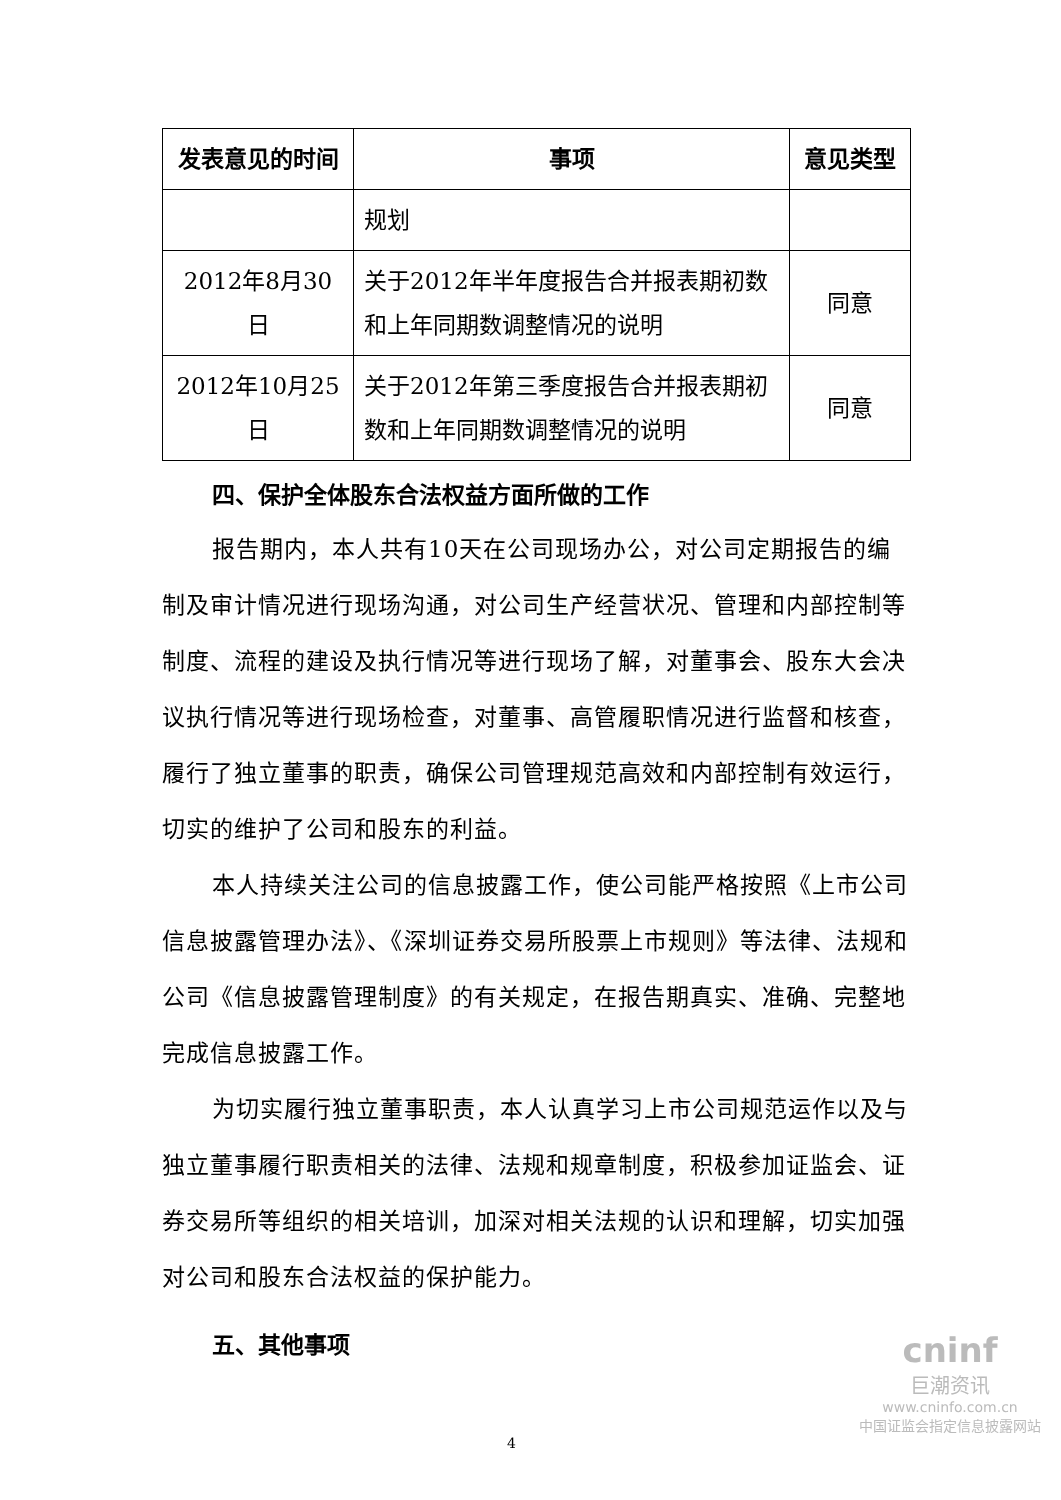| 发表意见的时间 | 事项 | 意见类型 |
| --- | --- | --- |
| | 规划 | |
| 2012年8月30日 | 关于2012年半年度报告合并报表期初数和上年同期数调整情况的说明 | 同意 |
| 2012年10月25日 | 关于2012年第三季度报告合并报表期初数和上年同期数调整情况的说明 | 同意 |
四、保护全体股东合法权益方面所做的工作
报告期内，本人共有10天在公司现场办公，对公司定期报告的编制及审计情况进行现场沟通，对公司生产经营状况、管理和内部控制等制度、流程的建设及执行情况等进行现场了解，对董事会、股东大会决议执行情况等进行现场检查，对董事、高管履职情况进行监督和核查，履行了独立董事的职责，确保公司管理规范高效和内部控制有效运行，切实的维护了公司和股东的利益。
本人持续关注公司的信息披露工作，使公司能严格按照《上市公司信息披露管理办法》、《深圳证券交易所股票上市规则》等法律、法规和公司《信息披露管理制度》的有关规定，在报告期真实、准确、完整地完成信息披露工作。
为切实履行独立董事职责，本人认真学习上市公司规范运作以及与独立董事履行职责相关的法律、法规和规章制度，积极参加证监会、证券交易所等组织的相关培训，加深对相关法规的认识和理解，切实加强对公司和股东合法权益的保护能力。
五、其他事项
4
cninf
巨潮资讯
www.cninfo.com.cn
中国证监会指定信息披露网站